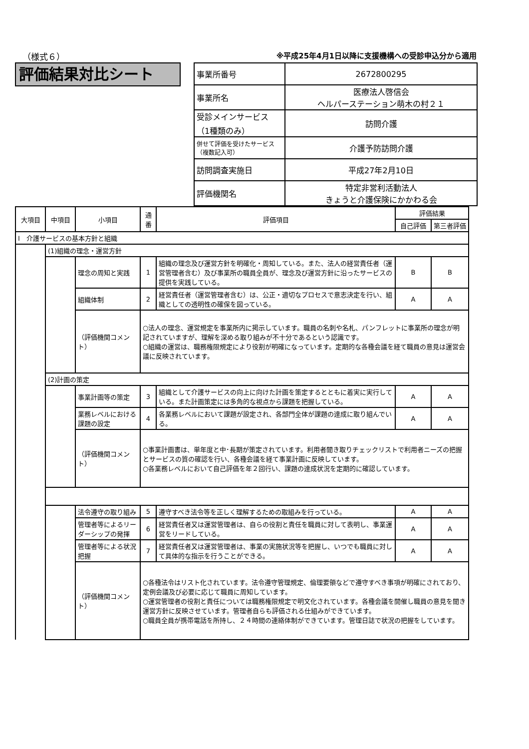（様式６） ※平成25年4月1日以降に支援機構への受診申込分から適用
評価結果対比シート
| 事業所番号 | 2672800295 |
| 事業所名 | 医療法人啓信会 ヘルパーステーション萌木の村２１ |
| 受診メインサービス （1種類のみ） | 訪問介護 |
| 併せて評価を受けたサービス（複数記入可） | 介護予防訪問介護 |
| 訪問調査実施日 | 平成27年2月10日 |
| 評価機関名 | 特定非営利活動法人 きょうと介護保険にかかわる会 |
| 大項目 | 中項目 | 小項目 | 通番 | 評価項目 | 評価結果 | |
| --- | --- | --- | --- | --- | --- | --- |
| | | | | | 自己評価 | 第三者評価 |
| Ⅰ 介護サービスの基本方針と組織 | | | | | | |
| | (1)組織の理念・運営方針 | | | | | |
| | | 理念の周知と実践 | 1 | 組織の理念及び運営方針を明確化・周知している。また、法人の経営責任者（運営管理者含む）及び事業所の職員全員が、理念及び運営方針に沿ったサービスの提供を実践している。 | B | B |
| | | 組織体制 | 2 | 経営責任者（運営管理者含む）は、公正・適切なプロセスで意志決定を行い、組織としての透明性の確保を図っている。 | A | A |
| | | （評価機関コメント） | ○法人の理念、運営規定を事業所内に掲示しています。職員の名刺や名札、パンフレットに事業所の理念が明記されていますが、理解を深める取り組みが不十分であるという認識です。 ○組織の運営は、職務権限規定により役割が明確になっています。定期的な各種会議を経て職員の意見は運営会議に反映されています。 | | | |
| | (2)計画の策定 | | | | | |
| | | 事業計画等の策定 | 3 | 組織として介護サービスの向上に向けた計画を策定するとともに着実に実行している。また計画策定には多角的な視点から課題を把握している。 | A | A |
| | | 業務レベルにおける課題の設定 | 4 | 各業務レベルにおいて課題が設定され、各部門全体が課題の達成に取り組んでいる。 | A | A |
| | | （評価機関コメント） | ○事業計画書は、単年度と中･長期が策定されています。利用者聞き取りチェックリストで利用者ニーズの把握とサービスの質の確認を行い、各種会議を経て事業計画に反映しています。 ○各業務レベルにおいて自己評価を年２回行い、課題の達成状況を定期的に確認しています。 | | | |
| | | 法令遵守の取り組み | 5 | 遵守すべき法令等を正しく理解するための取組みを行っている。 | A | A |
| | | 管理者等によるリーダーシップの発揮 | 6 | 経営責任者又は運営管理者は、自らの役割と責任を職員に対して表明し、事業運営をリードしている。 | A | A |
| | | 管理者等による状況把握 | 7 | 経営責任者又は運営管理者は、事業の実施状況等を把握し、いつでも職員に対して具体的な指示を行うことができる。 | A | A |
| | | （評価機関コメント） | ○各種法令はリスト化されています。法令遵守管理規定、倫理要領などで遵守すべき事項が明確にされており、定例会議及び必要に応じて職員に周知しています。 ○運営管理者の役割と責任については職務権限規定で明文化されています。各種会議を開催し職員の意見を聞き運営方針に反映させています。管理者自らも評価される仕組みができています。 ○職員全員が携帯電話を所持し、２４時間の連絡体制ができています。管理日誌で状況の把握をしています。 | | | |